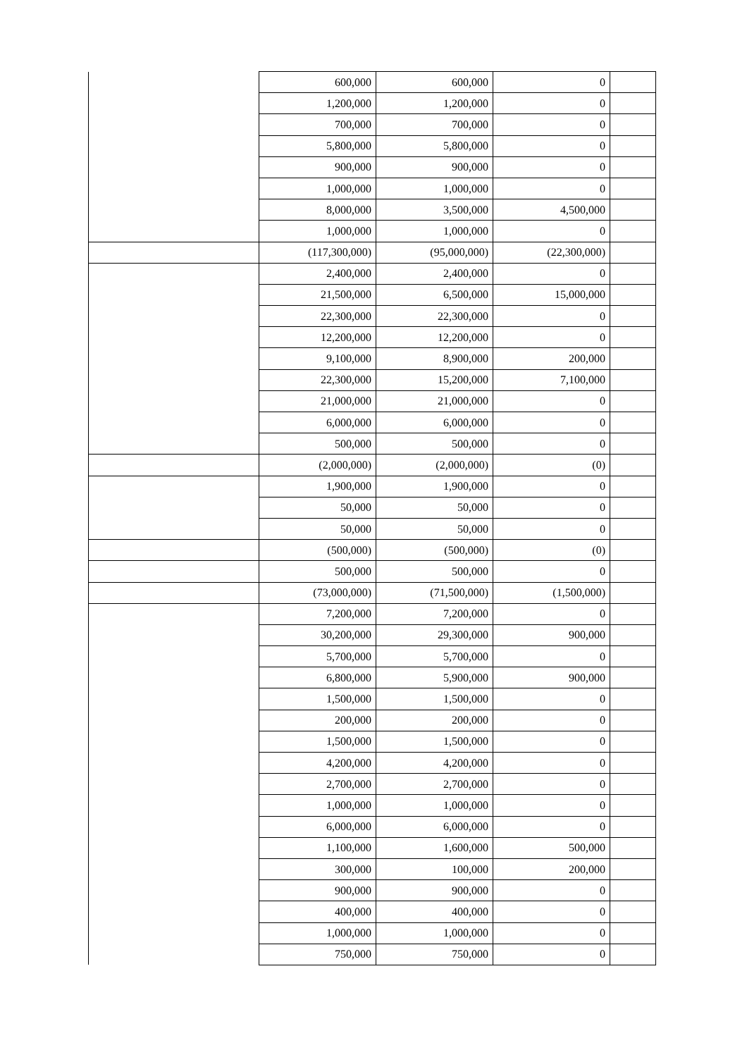| | 600,000 | 600,000 | 0 | |
| | 1,200,000 | 1,200,000 | 0 | |
| | 700,000 | 700,000 | 0 | |
| | 5,800,000 | 5,800,000 | 0 | |
| | 900,000 | 900,000 | 0 | |
| | 1,000,000 | 1,000,000 | 0 | |
| | 8,000,000 | 3,500,000 | 4,500,000 | |
| | 1,000,000 | 1,000,000 | 0 | |
| | (117,300,000) | (95,000,000) | (22,300,000) | |
| | 2,400,000 | 2,400,000 | 0 | |
| | 21,500,000 | 6,500,000 | 15,000,000 | |
| | 22,300,000 | 22,300,000 | 0 | |
| | 12,200,000 | 12,200,000 | 0 | |
| | 9,100,000 | 8,900,000 | 200,000 | |
| | 22,300,000 | 15,200,000 | 7,100,000 | |
| | 21,000,000 | 21,000,000 | 0 | |
| | 6,000,000 | 6,000,000 | 0 | |
| | 500,000 | 500,000 | 0 | |
| | (2,000,000) | (2,000,000) | (0) | |
| | 1,900,000 | 1,900,000 | 0 | |
| | 50,000 | 50,000 | 0 | |
| | 50,000 | 50,000 | 0 | |
| | (500,000) | (500,000) | (0) | |
| | 500,000 | 500,000 | 0 | |
| | (73,000,000) | (71,500,000) | (1,500,000) | |
| | 7,200,000 | 7,200,000 | 0 | |
| | 30,200,000 | 29,300,000 | 900,000 | |
| | 5,700,000 | 5,700,000 | 0 | |
| | 6,800,000 | 5,900,000 | 900,000 | |
| | 1,500,000 | 1,500,000 | 0 | |
| | 200,000 | 200,000 | 0 | |
| | 1,500,000 | 1,500,000 | 0 | |
| | 4,200,000 | 4,200,000 | 0 | |
| | 2,700,000 | 2,700,000 | 0 | |
| | 1,000,000 | 1,000,000 | 0 | |
| | 6,000,000 | 6,000,000 | 0 | |
| | 1,100,000 | 1,600,000 | 500,000 | |
| | 300,000 | 100,000 | 200,000 | |
| | 900,000 | 900,000 | 0 | |
| | 400,000 | 400,000 | 0 | |
| | 1,000,000 | 1,000,000 | 0 | |
| | 750,000 | 750,000 | 0 | |